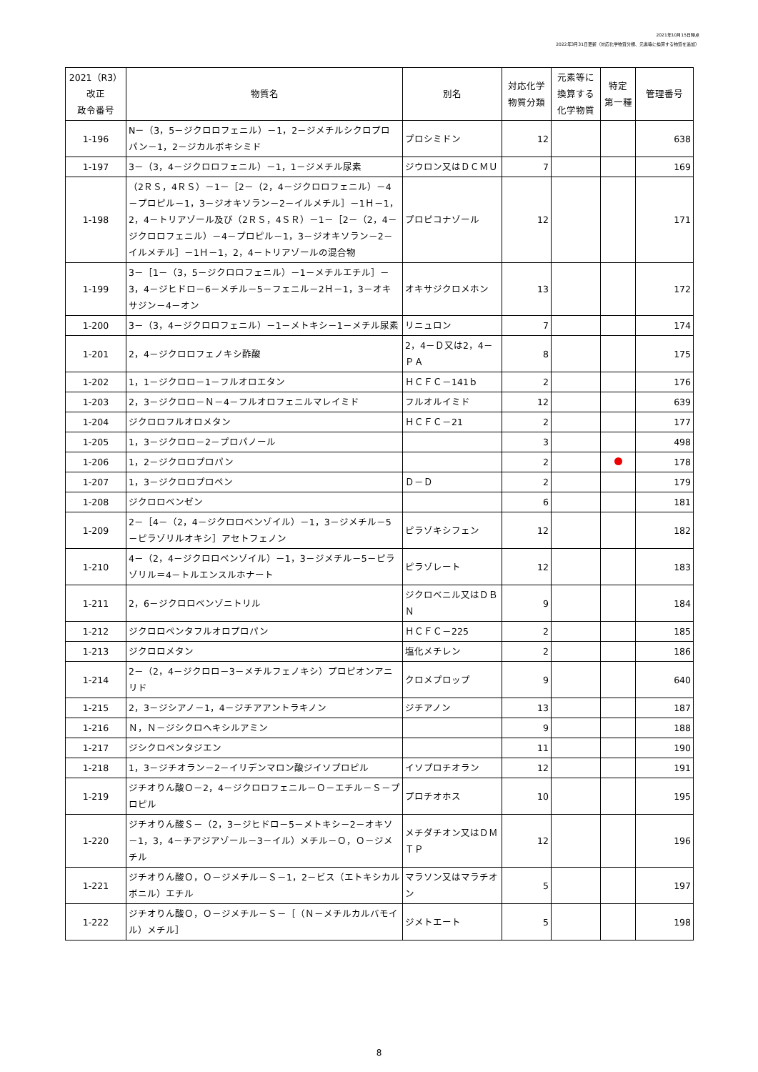2021年10月15日時点
2022年3月31日更新（対応化学物質分類、元素等に換算する物質を追加）
| 2021（R3） 改正 政令番号 | 物質名 | 別名 | 対応化学 物質分類 | 元素等に 換算する 化学物質 | 特定 第一種 | 管理番号 |
| --- | --- | --- | --- | --- | --- | --- |
| 1-196 | N－（3，5－ジクロロフェニル）－1，2－ジメチルシクロプロパン－1，2－ジカルボキシミド | プロシミドン | 12 | | | 638 |
| 1-197 | 3－（3，4－ジクロロフェニル）－1，1－ジメチル尿素 | ジウロン又はＤＣＭＵ | 7 | | | 169 |
| 1-198 | （2ＲＳ，4ＲＳ）－1－［2－（2，4－ジクロロフェニル）－4－プロピル－1，3－ジオキソラン－2－イルメチル］－1Ｈ－1，2，4－トリアゾール及び（2ＲＳ，4ＳＲ）－1－［2－（2，4－ジクロロフェニル）－4－プロピル－1，3－ジオキソラン－2－イルメチル］－1Ｈ－1，2，4－トリアゾールの混合物 | プロピコナゾール | 12 | | | 171 |
| 1-199 | 3－［1－（3，5－ジクロロフェニル）－1－メチルエチル］－3，4－ジヒドロ－6－メチル－5－フェニル－2Ｈ－1，3－オキサジン－4－オン | オキサジクロメホン | 13 | | | 172 |
| 1-200 | 3－（3，4－ジクロロフェニル）－1－メトキシ－1－メチル尿素 | リニュロン | 7 | | | 174 |
| 1-201 | 2，4－ジクロロフェノキシ酢酸 | 2，4－Ｄ又は2，4－ＰＡ | 8 | | | 175 |
| 1-202 | 1，1－ジクロロ－1－フルオロエタン | ＨＣＦＣ－141ｂ | 2 | | | 176 |
| 1-203 | 2，3－ジクロロ－Ｎ－4－フルオロフェニルマレイミド | フルオルイミド | 12 | | | 639 |
| 1-204 | ジクロロフルオロメタン | ＨＣＦＣ－21 | 2 | | | 177 |
| 1-205 | 1，3－ジクロロ－2－プロパノール | | 3 | | | 498 |
| 1-206 | 1，2－ジクロロプロパン | | 2 | | | 178 |
| 1-207 | 1，3－ジクロロプロペン | Ｄ－Ｄ | 2 | | | 179 |
| 1-208 | ジクロロベンゼン | | 6 | | | 181 |
| 1-209 | 2－［4－（2，4－ジクロロベンゾイル）－1，3－ジメチル－5－ピラゾリルオキシ］アセトフェノン | ピラゾキシフェン | 12 | | | 182 |
| 1-210 | 4－（2，4－ジクロロベンゾイル）－1，3－ジメチル－5－ピラゾリル＝4－トルエンスルホナート | ピラゾレート | 12 | | | 183 |
| 1-211 | 2，6－ジクロロベンゾニトリル | ジクロベニル又はＤＢＮ | 9 | | | 184 |
| 1-212 | ジクロロペンタフルオロプロパン | ＨＣＦＣ－225 | 2 | | | 185 |
| 1-213 | ジクロロメタン | 塩化メチレン | 2 | | | 186 |
| 1-214 | 2－（2，4－ジクロロ－3－メチルフェノキシ）プロピオンアニリド | クロメプロップ | 9 | | | 640 |
| 1-215 | 2，3－ジシアノ－1，4－ジチアアントラキノン | ジチアノン | 13 | | | 187 |
| 1-216 | Ｎ，Ｎ－ジシクロヘキシルアミン | | 9 | | | 188 |
| 1-217 | ジシクロペンタジエン | | 11 | | | 190 |
| 1-218 | 1，3－ジチオラン－2－イリデンマロン酸ジイソプロピル | イソプロチオラン | 12 | | | 191 |
| 1-219 | ジチオりん酸Ｏ－2，4－ジクロロフェニル－Ｏ－エチル－Ｓ－プロピル | プロチオホス | 10 | | | 195 |
| 1-220 | ジチオりん酸Ｓ－（2，3－ジヒドロ－5－メトキシ－2－オキソ－1，3，4－チアジアゾール－3－イル）メチル－Ｏ，Ｏ－ジメチル | メチダチオン又はＤＭＴＰ | 12 | | | 196 |
| 1-221 | ジチオりん酸Ｏ，Ｏ－ジメチル－Ｓ－1，2－ビス（エトキシカルボニル）エチル | マラソン又はマラチオン | 5 | | | 197 |
| 1-222 | ジチオりん酸Ｏ，Ｏ－ジメチル－Ｓ－［（Ｎ－メチルカルバモイル）メチル］ | ジメトエート | 5 | | | 198 |
8